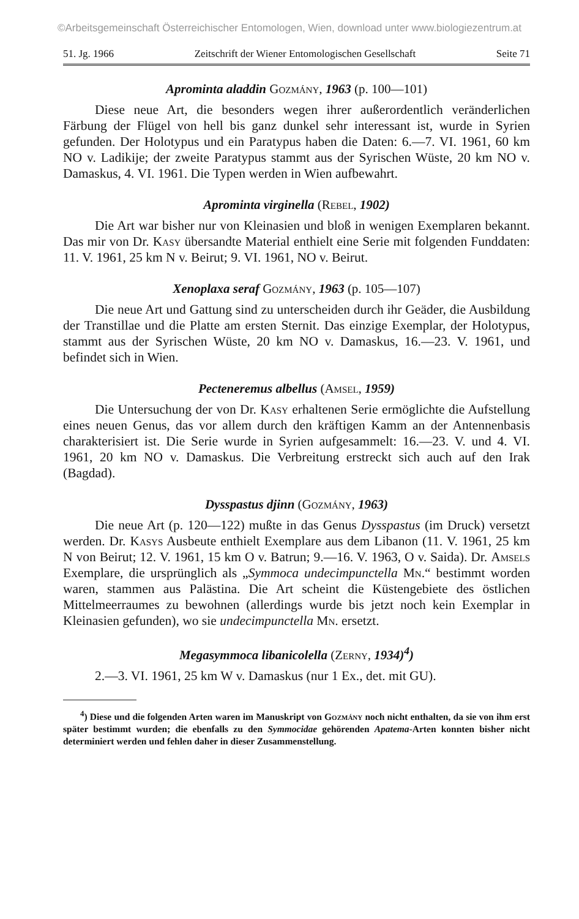©Arbeitsgemeinschaft Österreichischer Entomologen, Wien, download unter www.biologiezentrum.at
51. Jg. 1966 Zeitschrift der Wiener Entomologischen Gesellschaft Seite 71
Aprominta aladdin Gozmány, 1963 (p. 100—101)
Diese neue Art, die besonders wegen ihrer außerordentlich veränderlichen Färbung der Flügel von hell bis ganz dunkel sehr interessant ist, wurde in Syrien gefunden. Der Holotypus und ein Paratypus haben die Daten: 6.—7. VI. 1961, 60 km NO v. Ladikije; der zweite Paratypus stammt aus der Syrischen Wüste, 20 km NO v. Damaskus, 4. VI. 1961. Die Typen werden in Wien aufbewahrt.
Aprominta virginella (Rebel, 1902)
Die Art war bisher nur von Kleinasien und bloß in wenigen Exemplaren bekannt. Das mir von Dr. Kasy übersandte Material enthielt eine Serie mit folgenden Funddaten: 11. V. 1961, 25 km N v. Beirut; 9. VI. 1961, NO v. Beirut.
Xenoplaxa seraf Gozmány, 1963 (p. 105—107)
Die neue Art und Gattung sind zu unterscheiden durch ihr Geäder, die Ausbildung der Transtillae und die Platte am ersten Sternit. Das einzige Exemplar, der Holotypus, stammt aus der Syrischen Wüste, 20 km NO v. Damaskus, 16.—23. V. 1961, und befindet sich in Wien.
Pecteneremus albellus (Amsel, 1959)
Die Untersuchung der von Dr. Kasy erhaltenen Serie ermöglichte die Aufstellung eines neuen Genus, das vor allem durch den kräftigen Kamm an der Antennenbasis charakterisiert ist. Die Serie wurde in Syrien aufgesammelt: 16.—23. V. und 4. VI. 1961, 20 km NO v. Damaskus. Die Verbreitung erstreckt sich auch auf den Irak (Bagdad).
Dysspastus djinn (Gozmány, 1963)
Die neue Art (p. 120—122) mußte in das Genus Dysspastus (im Druck) versetzt werden. Dr. Kasys Ausbeute enthielt Exemplare aus dem Libanon (11. V. 1961, 25 km N von Beirut; 12. V. 1961, 15 km O v. Batrun; 9.—16. V. 1963, O v. Saida). Dr. Amsels Exemplare, die ursprünglich als „Symmoca undecimpunctella Mn.“ bestimmt worden waren, stammen aus Palästina. Die Art scheint die Küstengebiete des östlichen Mittelmeerraumes zu bewohnen (allerdings wurde bis jetzt noch kein Exemplar in Kleinasien gefunden), wo sie undecimpunctella Mn. ersetzt.
Megasymmoca libanicolella (Zerny, 1934)<sup>4</sup>)
2.—3. VI. 1961, 25 km W v. Damaskus (nur 1 Ex., det. mit GU).
<sup>4</sup>) Diese und die folgenden Arten waren im Manuskript von Gozmány noch nicht enthalten, da sie von ihm erst später bestimmt wurden; die ebenfalls zu den Symmocidae gehörenden Apatema-Arten konnten bisher nicht determiniert werden und fehlen daher in dieser Zusammenstellung.